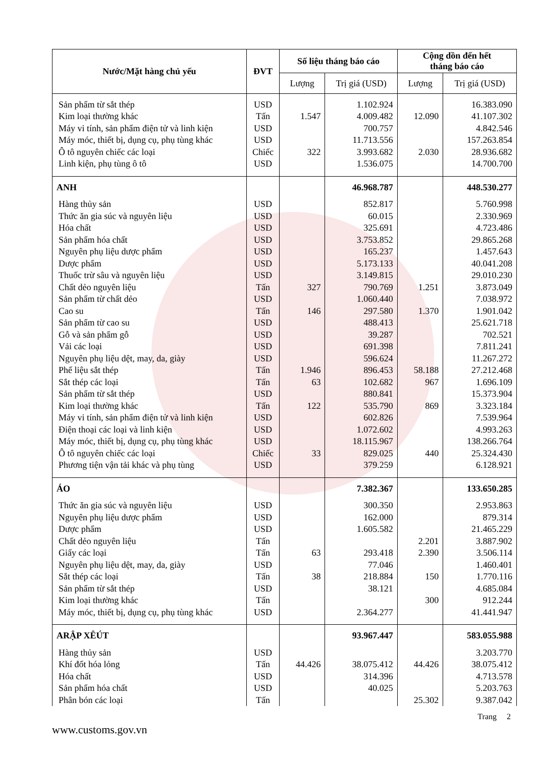| Nước/Mặt hàng chủ yếu | ĐVT | Số liệu tháng báo cáo | | Cộng dồn đến hết tháng báo cáo | |
| --- | --- | --- | --- | --- | --- |
| | | Lượng | Trị giá (USD) | Lượng | Trị giá (USD) |
| Sản phẩm từ sắt thép | USD | | 1.102.924 | | 16.383.090 |
| Kim loại thường khác | Tấn | 1.547 | 4.009.482 | 12.090 | 41.107.302 |
| Máy vi tính, sản phẩm điện tử và linh kiện | USD | | 700.757 | | 4.842.546 |
| Máy móc, thiết bị, dụng cụ, phụ tùng khác | USD | | 11.713.556 | | 157.263.854 |
| Ô tô nguyên chiếc các loại | Chiếc | 322 | 3.993.682 | 2.030 | 28.936.682 |
| Linh kiện, phụ tùng ô tô | USD | | 1.536.075 | | 14.700.700 |
| ANH | | | 46.968.787 | | 448.530.277 |
| Hàng thủy sản | USD | | 852.817 | | 5.760.998 |
| Thức ăn gia súc và nguyên liệu | USD | | 60.015 | | 2.330.969 |
| Hóa chất | USD | | 325.691 | | 4.723.486 |
| Sản phẩm hóa chất | USD | | 3.753.852 | | 29.865.268 |
| Nguyên phụ liệu dược phẩm | USD | | 165.237 | | 1.457.643 |
| Dược phẩm | USD | | 5.173.133 | | 40.041.208 |
| Thuốc trừ sâu và nguyên liệu | USD | | 3.149.815 | | 29.010.230 |
| Chất dẻo nguyên liệu | Tấn | 327 | 790.769 | 1.251 | 3.873.049 |
| Sản phẩm từ chất dẻo | USD | | 1.060.440 | | 7.038.972 |
| Cao su | Tấn | 146 | 297.580 | 1.370 | 1.901.042 |
| Sản phẩm từ cao su | USD | | 488.413 | | 25.621.718 |
| Gỗ và sản phẩm gỗ | USD | | 39.287 | | 702.521 |
| Vải các loại | USD | | 691.398 | | 7.811.241 |
| Nguyên phụ liệu dệt, may, da, giày | USD | | 596.624 | | 11.267.272 |
| Phế liệu sắt thép | Tấn | 1.946 | 896.453 | 58.188 | 27.212.468 |
| Sắt thép các loại | Tấn | 63 | 102.682 | 967 | 1.696.109 |
| Sản phẩm từ sắt thép | USD | | 880.841 | | 15.373.904 |
| Kim loại thường khác | Tấn | 122 | 535.790 | 869 | 3.323.184 |
| Máy vi tính, sản phẩm điện tử và linh kiện | USD | | 602.826 | | 7.539.964 |
| Điện thoại các loại và linh kiện | USD | | 1.072.602 | | 4.993.263 |
| Máy móc, thiết bị, dụng cụ, phụ tùng khác | USD | | 18.115.967 | | 138.266.764 |
| Ô tô nguyên chiếc các loại | Chiếc | 33 | 829.025 | 440 | 25.324.430 |
| Phương tiện vận tải khác và phụ tùng | USD | | 379.259 | | 6.128.921 |
| ÁO | | | 7.382.367 | | 133.650.285 |
| Thức ăn gia súc và nguyên liệu | USD | | 300.350 | | 2.953.863 |
| Nguyên phụ liệu dược phẩm | USD | | 162.000 | | 879.314 |
| Dược phẩm | USD | | 1.605.582 | | 21.465.229 |
| Chất dẻo nguyên liệu | Tấn | | | 2.201 | 3.887.902 |
| Giấy các loại | Tấn | 63 | 293.418 | 2.390 | 3.506.114 |
| Nguyên phụ liệu dệt, may, da, giày | USD | | 77.046 | | 1.460.401 |
| Sắt thép các loại | Tấn | 38 | 218.884 | 150 | 1.770.116 |
| Sản phẩm từ sắt thép | USD | | 38.121 | | 4.685.084 |
| Kim loại thường khác | Tấn | | | 300 | 912.244 |
| Máy móc, thiết bị, dụng cụ, phụ tùng khác | USD | | 2.364.277 | | 41.441.947 |
| ARẬP XÊÚT | | | 93.967.447 | | 583.055.988 |
| Hàng thủy sản | USD | | | | 3.203.770 |
| Khí đốt hóa lỏng | Tấn | 44.426 | 38.075.412 | 44.426 | 38.075.412 |
| Hóa chất | USD | | 314.396 | | 4.713.578 |
| Sản phẩm hóa chất | USD | | 40.025 | | 5.203.763 |
| Phân bón các loại | Tấn | | | 25.302 | 9.387.042 |
Trang 2
www.customs.gov.vn